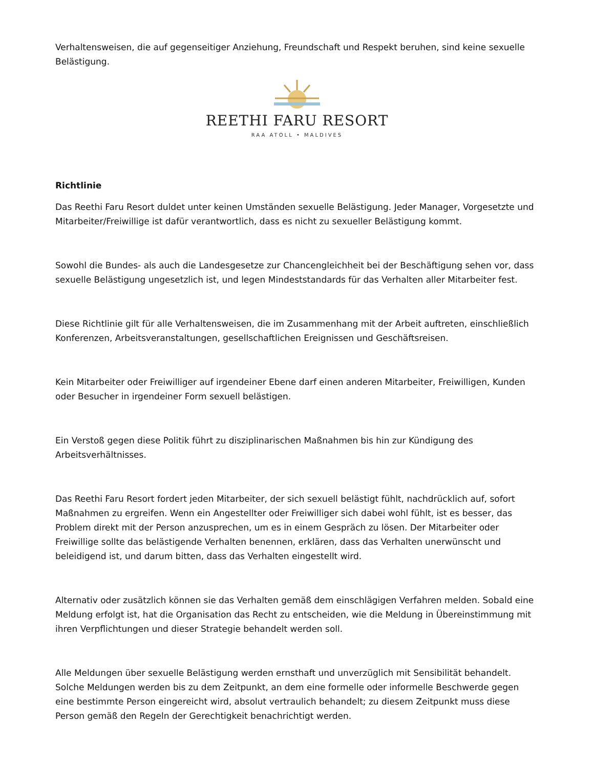Verhaltensweisen, die auf gegenseitiger Anziehung, Freundschaft und Respekt beruhen, sind keine sexuelle Belästigung.
REETHI FARU RESORT
RAA ATOLL • MALDIVES
Richtlinie
Das Reethi Faru Resort duldet unter keinen Umständen sexuelle Belästigung. Jeder Manager, Vorgesetzte und Mitarbeiter/Freiwillige ist dafür verantwortlich, dass es nicht zu sexueller Belästigung kommt.
Sowohl die Bundes- als auch die Landesgesetze zur Chancengleichheit bei der Beschäftigung sehen vor, dass sexuelle Belästigung ungesetzlich ist, und legen Mindeststandards für das Verhalten aller Mitarbeiter fest.
Diese Richtlinie gilt für alle Verhaltensweisen, die im Zusammenhang mit der Arbeit auftreten, einschließlich Konferenzen, Arbeitsveranstaltungen, gesellschaftlichen Ereignissen und Geschäftsreisen.
Kein Mitarbeiter oder Freiwilliger auf irgendeiner Ebene darf einen anderen Mitarbeiter, Freiwilligen, Kunden oder Besucher in irgendeiner Form sexuell belästigen.
Ein Verstoß gegen diese Politik führt zu disziplinarischen Maßnahmen bis hin zur Kündigung des Arbeitsverhältnisses.
Das Reethi Faru Resort fordert jeden Mitarbeiter, der sich sexuell belästigt fühlt, nachdrücklich auf, sofort Maßnahmen zu ergreifen. Wenn ein Angestellter oder Freiwilliger sich dabei wohl fühlt, ist es besser, das Problem direkt mit der Person anzusprechen, um es in einem Gespräch zu lösen. Der Mitarbeiter oder Freiwillige sollte das belästigende Verhalten benennen, erklären, dass das Verhalten unerwünscht und beleidigend ist, und darum bitten, dass das Verhalten eingestellt wird.
Alternativ oder zusätzlich können sie das Verhalten gemäß dem einschlägigen Verfahren melden. Sobald eine Meldung erfolgt ist, hat die Organisation das Recht zu entscheiden, wie die Meldung in Übereinstimmung mit ihren Verpflichtungen und dieser Strategie behandelt werden soll.
Alle Meldungen über sexuelle Belästigung werden ernsthaft und unverzüglich mit Sensibilität behandelt. Solche Meldungen werden bis zu dem Zeitpunkt, an dem eine formelle oder informelle Beschwerde gegen eine bestimmte Person eingereicht wird, absolut vertraulich behandelt; zu diesem Zeitpunkt muss diese Person gemäß den Regeln der Gerechtigkeit benachrichtigt werden.